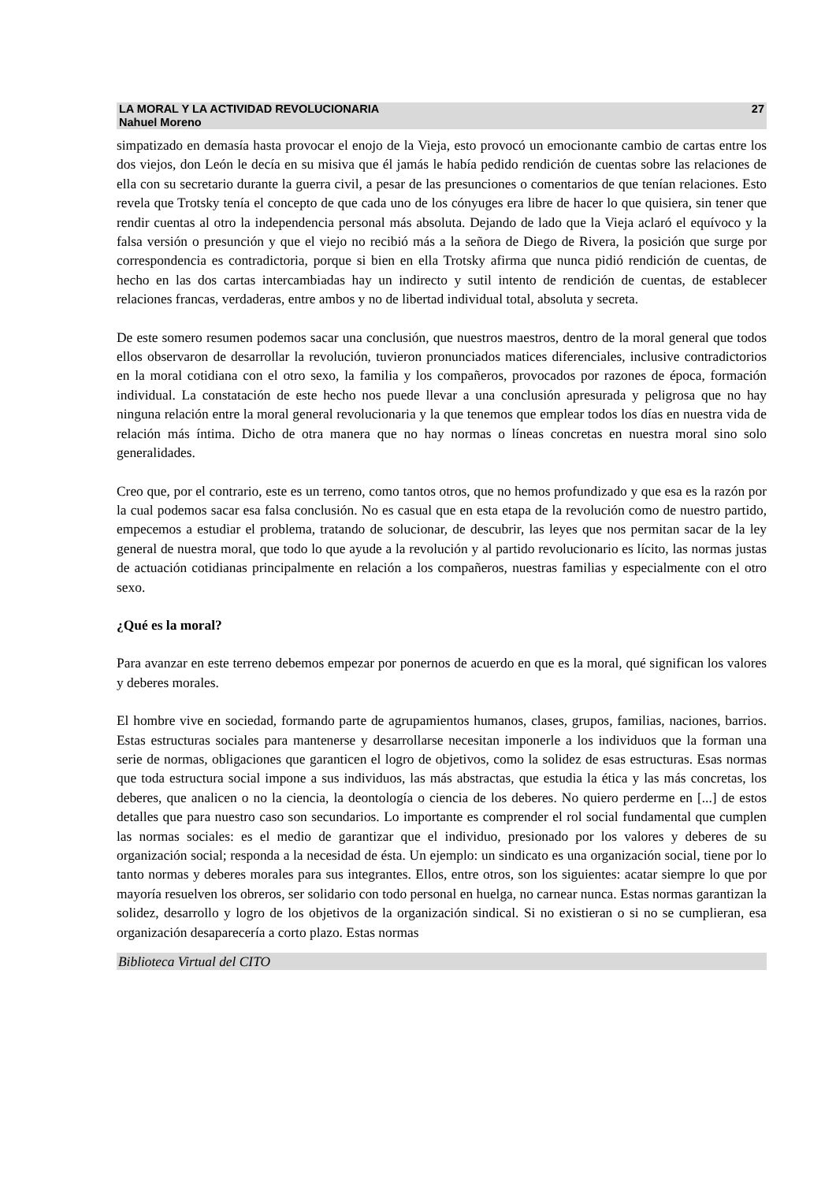LA MORAL Y LA ACTIVIDAD REVOLUCIONARIA
Nahuel Moreno
27
simpatizado en demasía hasta provocar el enojo de la Vieja, esto provocó un emocionante cambio de cartas entre los dos viejos, don León le decía en su misiva que él jamás le había pedido rendición de cuentas sobre las relaciones de ella con su secretario durante la guerra civil, a pesar de las presunciones o comentarios de que tenían relaciones. Esto revela que Trotsky tenía el concepto de que cada uno de los cónyuges era libre de hacer lo que quisiera, sin tener que rendir cuentas al otro la independencia personal más absoluta. Dejando de lado que la Vieja aclaró el equívoco y la falsa versión o presunción y que el viejo no recibió más a la señora de Diego de Rivera, la posición que surge por correspondencia es contradictoria, porque si bien en ella Trotsky afirma que nunca pidió rendición de cuentas, de hecho en las dos cartas intercambiadas hay un indirecto y sutil intento de rendición de cuentas, de establecer relaciones francas, verdaderas, entre ambos y no de libertad individual total, absoluta y secreta.
De este somero resumen podemos sacar una conclusión, que nuestros maestros, dentro de la moral general que todos ellos observaron de desarrollar la revolución, tuvieron pronunciados matices diferenciales, inclusive contradictorios en la moral cotidiana con el otro sexo, la familia y los compañeros, provocados por razones de época, formación individual. La constatación de este hecho nos puede llevar a una conclusión apresurada y peligrosa que no hay ninguna relación entre la moral general revolucionaria y la que tenemos que emplear todos los días en nuestra vida de relación más íntima. Dicho de otra manera que no hay normas o líneas concretas en nuestra moral sino solo generalidades.
Creo que, por el contrario, este es un terreno, como tantos otros, que no hemos profundizado y que esa es la razón por la cual podemos sacar esa falsa conclusión. No es casual que en esta etapa de la revolución como de nuestro partido, empecemos a estudiar el problema, tratando de solucionar, de descubrir, las leyes que nos permitan sacar de la ley general de nuestra moral, que todo lo que ayude a la revolución y al partido revolucionario es lícito, las normas justas de actuación cotidianas principalmente en relación a los compañeros, nuestras familias y especialmente con el otro sexo.
¿Qué es la moral?
Para avanzar en este terreno debemos empezar por ponernos de acuerdo en que es la moral, qué significan los valores y deberes morales.
El hombre vive en sociedad, formando parte de agrupamientos humanos, clases, grupos, familias, naciones, barrios. Estas estructuras sociales para mantenerse y desarrollarse necesitan imponerle a los individuos que la forman una serie de normas, obligaciones que garanticen el logro de objetivos, como la solidez de esas estructuras. Esas normas que toda estructura social impone a sus individuos, las más abstractas, que estudia la ética y las más concretas, los deberes, que analicen o no la ciencia, la deontología o ciencia de los deberes. No quiero perderme en [...] de estos detalles que para nuestro caso son secundarios. Lo importante es comprender el rol social fundamental que cumplen las normas sociales: es el medio de garantizar que el individuo, presionado por los valores y deberes de su organización social; responda a la necesidad de ésta. Un ejemplo: un sindicato es una organización social, tiene por lo tanto normas y deberes morales para sus integrantes. Ellos, entre otros, son los siguientes: acatar siempre lo que por mayoría resuelven los obreros, ser solidario con todo personal en huelga, no carnear nunca. Estas normas garantizan la solidez, desarrollo y logro de los objetivos de la organización sindical. Si no existieran o si no se cumplieran, esa organización desaparecería a corto plazo. Estas normas
Biblioteca Virtual del CITO